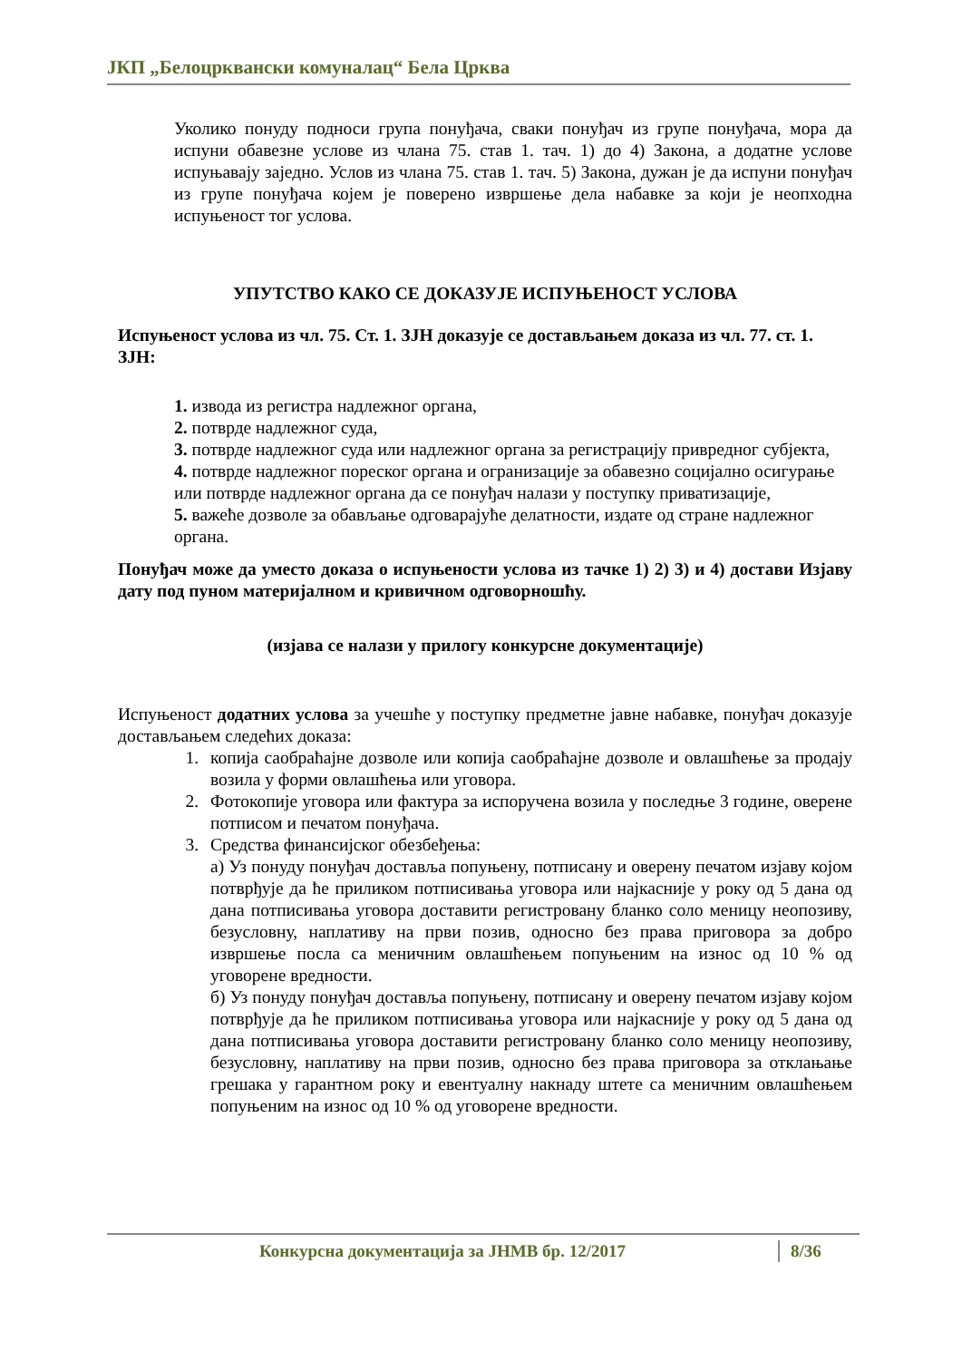ЈКП „Белоцрквански комуналац“ Бела Црква
Уколико понуду подноси група понуђача, сваки понуђач из групе понуђача, мора да испуни обавезне услове из члана 75. став 1. тач. 1) до 4) Закона, а додатне услове испуњавају заједно. Услов из члана 75. став 1. тач. 5) Закона, дужан је да испуни понуђач из групе понуђача којем је поверено извршење дела набавке за који је неопходна испуњеност тог услова.
УПУТСТВО КАКО СЕ ДОКАЗУЈЕ ИСПУЊЕНОСТ УСЛОВА
Испуњеност услова из чл. 75. Ст. 1. ЗЈН доказује се достављањем доказа из чл. 77. ст. 1. ЗЈН:
1. извода из регистра надлежног органа,
2. потврде надлежног суда,
3. потврде надлежног суда или надлежног органа за регистрацију привредног субјекта,
4. потврде надлежног пореског органа и огранизације за обавезно социјално осигурање или потврде надлежног органа да се понуђач налази у поступку приватизације,
5. важеће дозволе за обављање одговарајуће делатности, издате од стране надлежног органа.
Понуђач може да уместо доказа о испуњености услова из тачке 1) 2) 3) и 4) достави Изјаву дату под пуном материјалном и кривичном одговорношћу.
(изјава се налази у прилогу конкурсне документације)
Испуњеност додатних услова за учешће у поступку предметне јавне набавке, понуђач доказује достављањем следећих доказа:
1. копија саобраћајне дозволе или копија саобраћајне дозволе и овлашћење за продају возила у форми овлашћења или уговора.
2. Фотокопије уговора или фактура за испоручена возила у последње 3 године, оверене потписом и печатом понуђача.
3. Средства финансијског обезбеђења:
а) Уз понуду понуђач доставља попуњену, потписану и оверену печатом изјаву којом потврђује да ће приликом потписивања уговора или најкасније у року од 5 дана од дана потписивања уговора доставити регистровану бланко соло меницу неопозиву, безусловну, наплативу на први позив, односно без права приговора за добро извршење посла са меничним овлашћењем попуњеним на износ од 10 % од уговорене вредности.
б) Уз понуду понуђач доставља попуњену, потписану и оверену печатом изјаву којом потврђује да ће приликом потписивања уговора или најкасније у року од 5 дана од дана потписивања уговора доставити регистровану бланко соло меницу неопозиву, безусловну, наплативу на први позив, односно без права приговора за отклањање грешака у гарантном року и евентуалну накнаду штете са меничним овлашћењем попуњеним на износ од 10 % од уговорене вредности.
Конкурсна документација за ЈНМВ бр. 12/2017 8/36